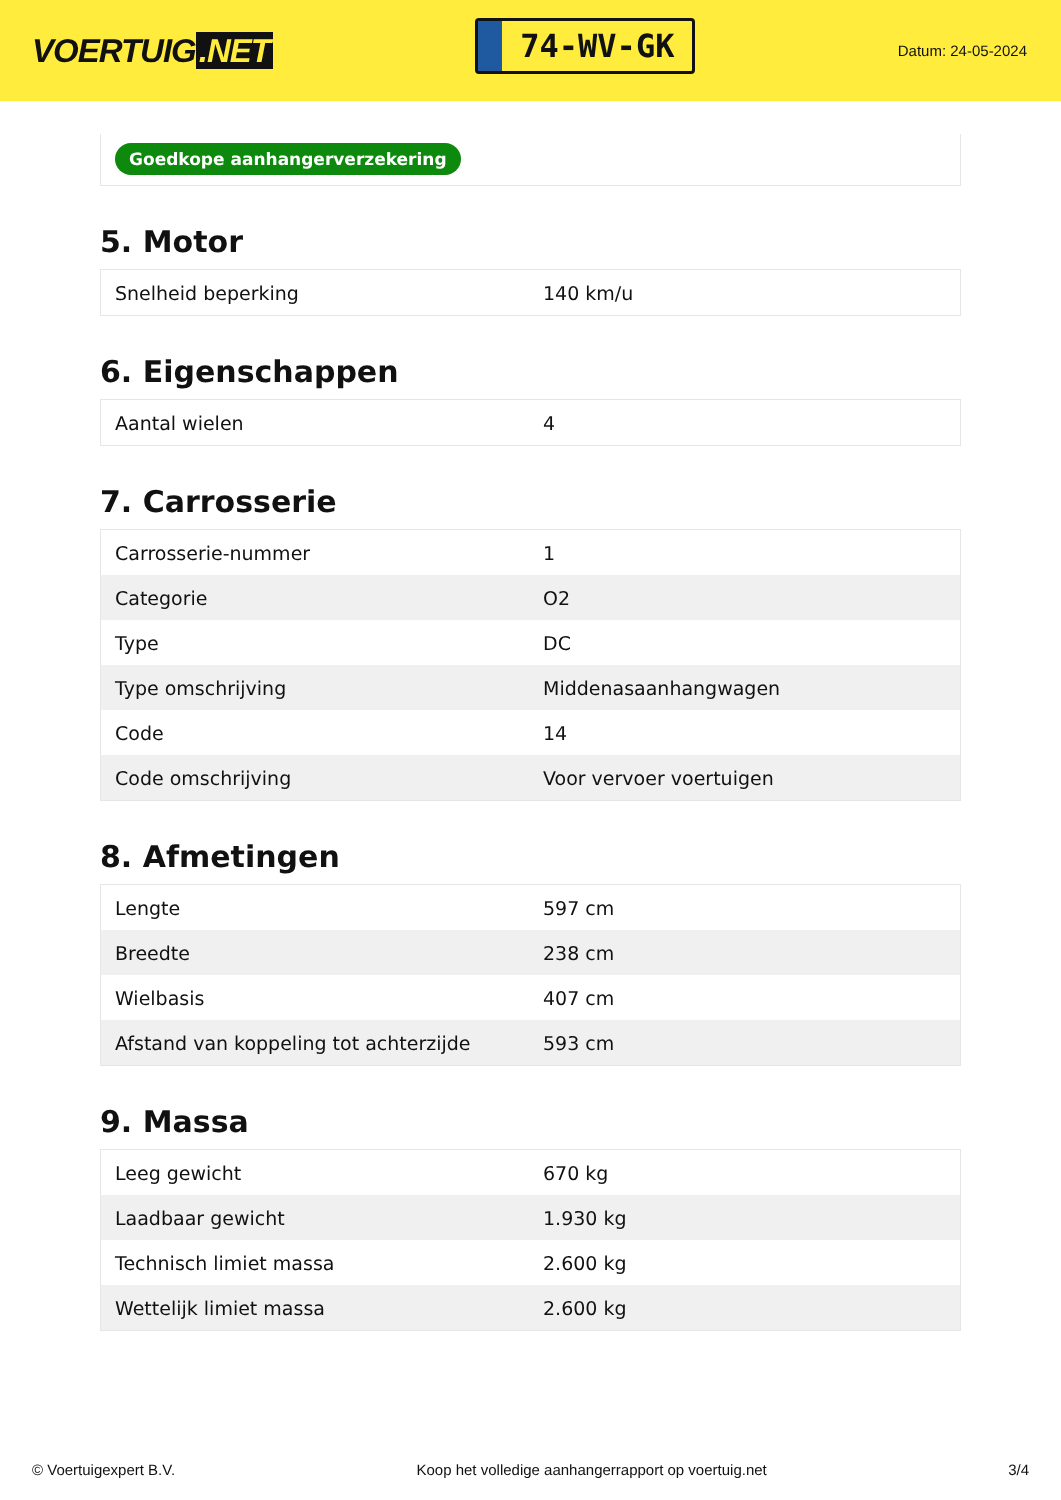VOERTUIG.NET
74-WV-GK
Datum: 24-05-2024
Goedkope aanhangerverzekering
5. Motor
| Snelheid beperking | 140 km/u |
6. Eigenschappen
| Aantal wielen | 4 |
7. Carrosserie
| Carrosserie-nummer | 1 |
| Categorie | O2 |
| Type | DC |
| Type omschrijving | Middenasaanhangwagen |
| Code | 14 |
| Code omschrijving | Voor vervoer voertuigen |
8. Afmetingen
| Lengte | 597 cm |
| Breedte | 238 cm |
| Wielbasis | 407 cm |
| Afstand van koppeling tot achterzijde | 593 cm |
9. Massa
| Leeg gewicht | 670 kg |
| Laadbaar gewicht | 1.930 kg |
| Technisch limiet massa | 2.600 kg |
| Wettelijk limiet massa | 2.600 kg |
© Voertuigexpert B.V. Koop het volledige aanhangerrapport op voertuig.net 3/4